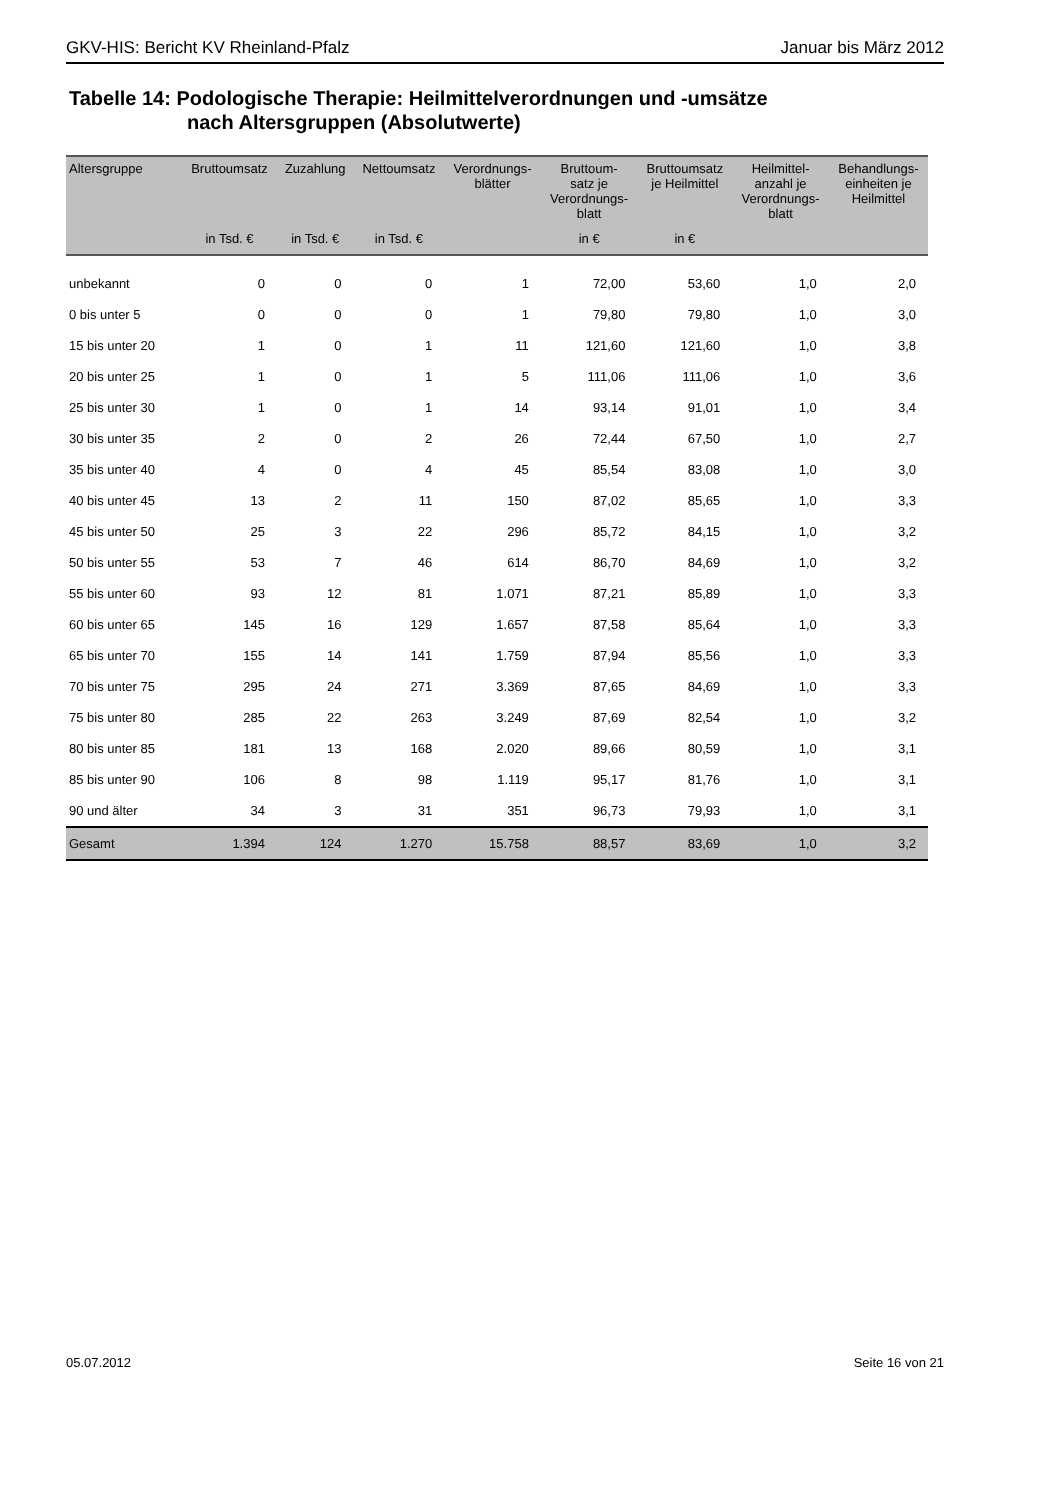GKV-HIS: Bericht KV Rheinland-Pfalz Januar bis März 2012
Tabelle 14: Podologische Therapie: Heilmittelverordnungen und -umsätze
nach Altersgruppen (Absolutwerte)
| Altersgruppe | Bruttoumsatz | Zuzahlung | Nettoumsatz | Verordnungs- blätter | Bruttoum- satz je Verordnungs- blatt | Bruttoumsatz je Heilmittel | Heilmittel- anzahl je Verordnungs- blatt | Behandlungs- einheiten je Heilmittel |
| --- | --- | --- | --- | --- | --- | --- | --- | --- |
| | in Tsd. € | in Tsd. € | in Tsd. € | | in € | in € | | |
| unbekannt | 0 | 0 | 0 | 1 | 72,00 | 53,60 | 1,0 | 2,0 |
| 0 bis unter 5 | 0 | 0 | 0 | 1 | 79,80 | 79,80 | 1,0 | 3,0 |
| 15 bis unter 20 | 1 | 0 | 1 | 11 | 121,60 | 121,60 | 1,0 | 3,8 |
| 20 bis unter 25 | 1 | 0 | 1 | 5 | 111,06 | 111,06 | 1,0 | 3,6 |
| 25 bis unter 30 | 1 | 0 | 1 | 14 | 93,14 | 91,01 | 1,0 | 3,4 |
| 30 bis unter 35 | 2 | 0 | 2 | 26 | 72,44 | 67,50 | 1,0 | 2,7 |
| 35 bis unter 40 | 4 | 0 | 4 | 45 | 85,54 | 83,08 | 1,0 | 3,0 |
| 40 bis unter 45 | 13 | 2 | 11 | 150 | 87,02 | 85,65 | 1,0 | 3,3 |
| 45 bis unter 50 | 25 | 3 | 22 | 296 | 85,72 | 84,15 | 1,0 | 3,2 |
| 50 bis unter 55 | 53 | 7 | 46 | 614 | 86,70 | 84,69 | 1,0 | 3,2 |
| 55 bis unter 60 | 93 | 12 | 81 | 1.071 | 87,21 | 85,89 | 1,0 | 3,3 |
| 60 bis unter 65 | 145 | 16 | 129 | 1.657 | 87,58 | 85,64 | 1,0 | 3,3 |
| 65 bis unter 70 | 155 | 14 | 141 | 1.759 | 87,94 | 85,56 | 1,0 | 3,3 |
| 70 bis unter 75 | 295 | 24 | 271 | 3.369 | 87,65 | 84,69 | 1,0 | 3,3 |
| 75 bis unter 80 | 285 | 22 | 263 | 3.249 | 87,69 | 82,54 | 1,0 | 3,2 |
| 80 bis unter 85 | 181 | 13 | 168 | 2.020 | 89,66 | 80,59 | 1,0 | 3,1 |
| 85 bis unter 90 | 106 | 8 | 98 | 1.119 | 95,17 | 81,76 | 1,0 | 3,1 |
| 90 und älter | 34 | 3 | 31 | 351 | 96,73 | 79,93 | 1,0 | 3,1 |
| Gesamt | 1.394 | 124 | 1.270 | 15.758 | 88,57 | 83,69 | 1,0 | 3,2 |
05.07.2012 Seite 16 von 21